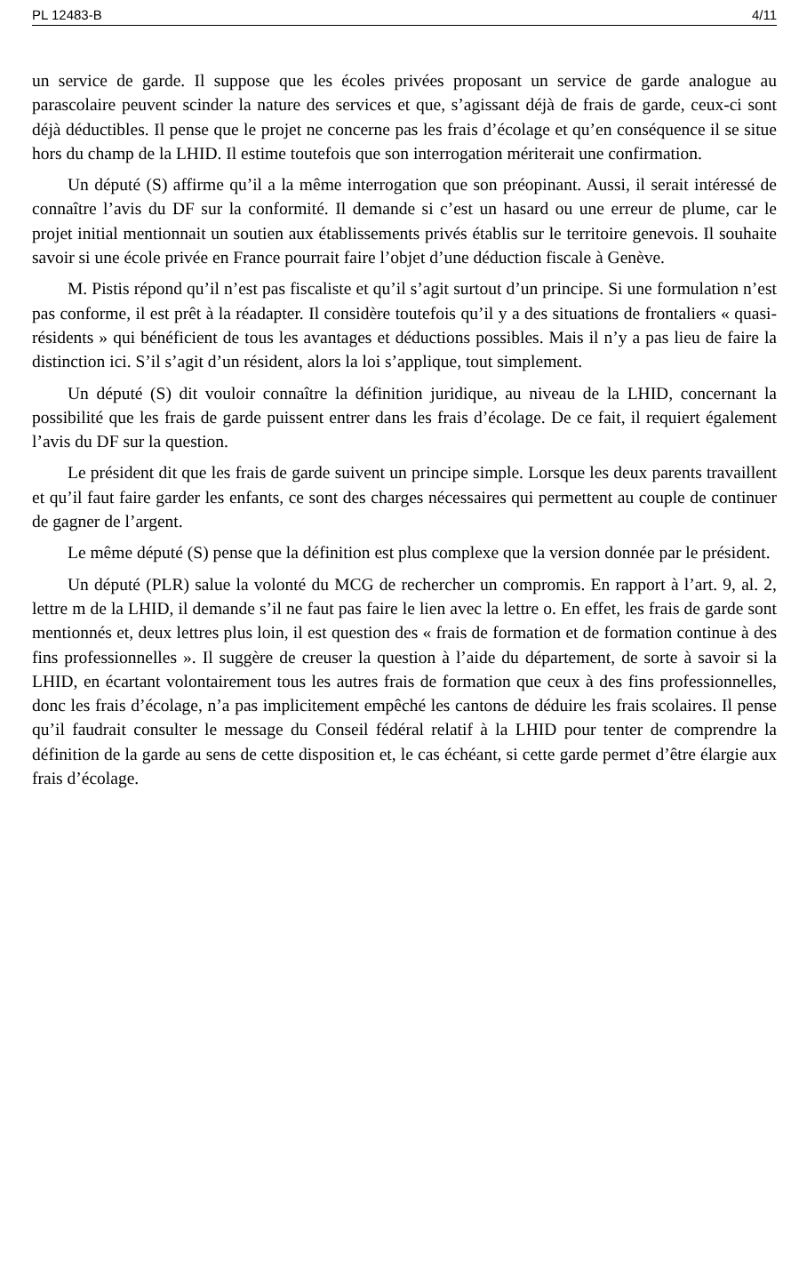PL 12483-B 4/11
un service de garde. Il suppose que les écoles privées proposant un service de garde analogue au parascolaire peuvent scinder la nature des services et que, s’agissant déjà de frais de garde, ceux-ci sont déjà déductibles. Il pense que le projet ne concerne pas les frais d’écolage et qu’en conséquence il se situe hors du champ de la LHID. Il estime toutefois que son interrogation mériterait une confirmation.
Un député (S) affirme qu’il a la même interrogation que son préopinant. Aussi, il serait intéressé de connaître l’avis du DF sur la conformité. Il demande si c’est un hasard ou une erreur de plume, car le projet initial mentionnait un soutien aux établissements privés établis sur le territoire genevois. Il souhaite savoir si une école privée en France pourrait faire l’objet d’une déduction fiscale à Genève.
M. Pistis répond qu’il n’est pas fiscaliste et qu’il s’agit surtout d’un principe. Si une formulation n’est pas conforme, il est prêt à la réadapter. Il considère toutefois qu’il y a des situations de frontaliers « quasi-résidents » qui bénéficient de tous les avantages et déductions possibles. Mais il n’y a pas lieu de faire la distinction ici. S’il s’agit d’un résident, alors la loi s’applique, tout simplement.
Un député (S) dit vouloir connaître la définition juridique, au niveau de la LHID, concernant la possibilité que les frais de garde puissent entrer dans les frais d’écolage. De ce fait, il requiert également l’avis du DF sur la question.
Le président dit que les frais de garde suivent un principe simple. Lorsque les deux parents travaillent et qu’il faut faire garder les enfants, ce sont des charges nécessaires qui permettent au couple de continuer de gagner de l’argent.
Le même député (S) pense que la définition est plus complexe que la version donnée par le président.
Un député (PLR) salue la volonté du MCG de rechercher un compromis. En rapport à l’art. 9, al. 2, lettre m de la LHID, il demande s’il ne faut pas faire le lien avec la lettre o. En effet, les frais de garde sont mentionnés et, deux lettres plus loin, il est question des « frais de formation et de formation continue à des fins professionnelles ». Il suggère de creuser la question à l’aide du département, de sorte à savoir si la LHID, en écartant volontairement tous les autres frais de formation que ceux à des fins professionnelles, donc les frais d’écolage, n’a pas implicitement empêché les cantons de déduire les frais scolaires. Il pense qu’il faudrait consulter le message du Conseil fédéral relatif à la LHID pour tenter de comprendre la définition de la garde au sens de cette disposition et, le cas échéant, si cette garde permet d’être élargie aux frais d’écolage.